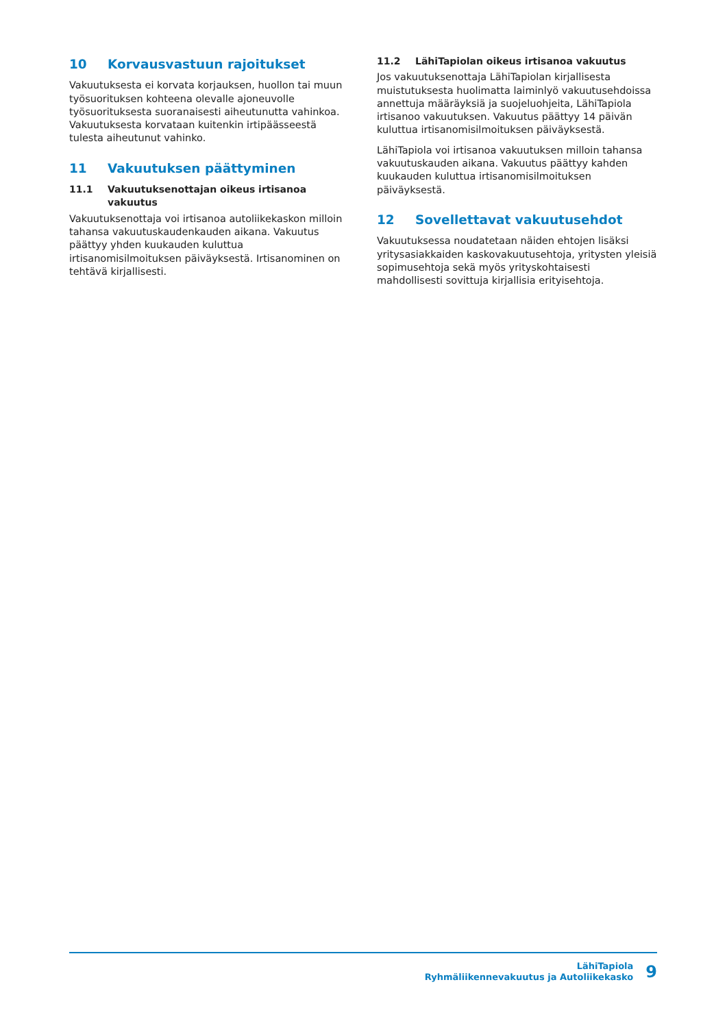10 Korvausvastuun rajoitukset
Vakuutuksesta ei korvata korjauksen, huollon tai muun työsuorituksen kohteena olevalle ajoneuvolle työsuorituksesta suoranaisesti aiheutunutta vahinkoa. Vakuutuksesta korvataan kuitenkin irtipäässeestä tulesta aiheutunut vahinko.
11 Vakuutuksen päättyminen
11.1 Vakuutuksenottajan oikeus irtisanoa vakuutus
Vakuutuksenottaja voi irtisanoa autoliikekaskon milloin tahansa vakuutuskaudenkauden aikana. Vakuutus päättyy yhden kuukauden kuluttua irtisanomisilmoituksen päiväyksestä. Irtisanominen on tehtävä kirjallisesti.
11.2 LähiTapiolan oikeus irtisanoa vakuutus
Jos vakuutuksenottaja LähiTapiolan kirjallisesta muistutuksesta huolimatta laiminlyö vakuutusehdoissa annettuja määräyksiä ja suojeluohjeita, LähiTapiola irtisanoo vakuutuksen. Vakuutus päättyy 14 päivän kuluttua irtisanomisilmoituksen päiväyksestä.
LähiTapiola voi irtisanoa vakuutuksen milloin tahansa vakuutuskauden aikana. Vakuutus päättyy kahden kuukauden kuluttua irtisanomisilmoituksen päiväyksestä.
12 Sovellettavat vakuutusehdot
Vakuutuksessa noudatetaan näiden ehtojen lisäksi yritysasiakkaiden kaskovakuutusehtoja, yritysten yleisiä sopimusehtoja sekä myös yrityskohtaisesti mahdollisesti sovittuja kirjallisia erityisehtoja.
LähiTapiola
Ryhmäliikennevakuutus ja Autoliikekasko
9